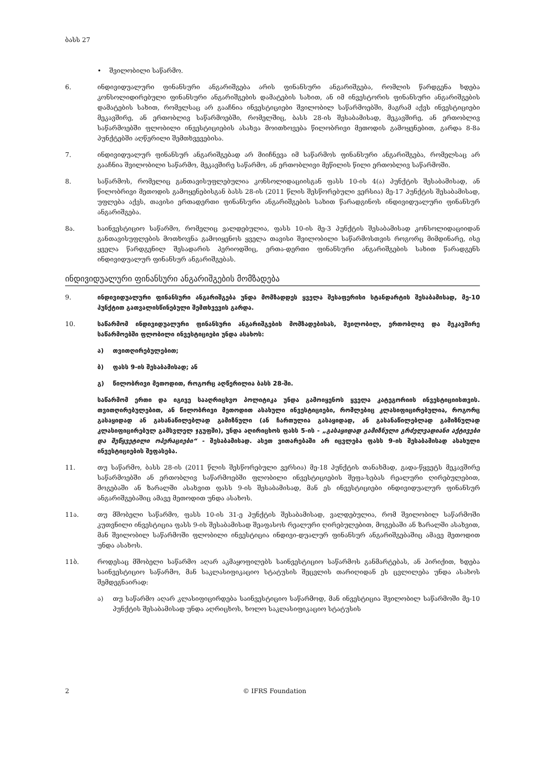ბასს 27
• შვილობილი საწარმო.
6. ინდივიდუალური ფინანსური ანგარიშგება არის ფინანსური ანგარიშგება, რომლის წარდგენა ხდება კონსოლიდირებული ფინანსური ანგარიშგების დამატების სახით, ან იმ ინვესტორის ფინანსური ანგარიშგების დამატების სახით, რომელსაც არ გააჩნია ინვესტიციები შვილობილ საწარმოებში, მაგრამ აქვს ინვესტიციები მეკავშირე, ან ერთობლივ საწარმოებში, რომელშიც, ბასს 28-ის შესაბამისად, მეკავშირე, ან ერთობლივ საწარმოებში ფლობილი ინვესტიციების ასახვა მოითხოვება წილობრივი მეთოდის გამოყენებით, გარდა 8-8ა პუნქტებში აღწერილი შემთხვევებისა.
7. ინდივიდუალურ ფინანსურ ანგარიშგებად არ მიიჩნევა იმ საწარმოს ფინანსური ანგარიშგება, რომელსაც არ გააჩნია შვილობილი საწარმო, მეკავშირე საწარმო, ან ერთობლივი მეწილის წილი ერთობლივ საწარმოში.
8. საწარმოს, რომელიც განთავისუფლებულია კონსოლიდაციისგან ფასს 10-ის 4(ა) პუნქტის შესაბამისად, ან წილობრივი მეთოდის გამოყენებისგან ბასს 28-ის (2011 წლის შესწორებული ვერსია) მე-17 პუნქტის შესაბამისად, უფლება აქვს, თავისი ერთადერთი ფინანსური ანგარიშგების სახით წარადგინოს ინდივიდუალური ფინანსურ ანგარიშგება.
8ა. საინვესტიციო საწარმო, რომელიც ვალდებულია, ფასს 10-ის მე-3 პუნქტის შესაბამისად კონსოლიდაციიდან განთავისუფლების მოთხოვნა გამოიყენოს ყველა თავისი შვილობილი საწარმოსთვის როგორც მიმდინარე, ისე ყველა წარდგენილ შესადარის პერიოდშიც, ერთა-დერთი ფინანსური ანგარიშგების სახით წარადგენს ინდივიდუალურ ფინანსურ ანგარიშგებას.
ინდივიდუალური ფინანსური ანგარიშგების მომზადება
9. ინდივიდუალური ფინანსური ანგარიშგება უნდა მომზადდეს ყველა შესაფერისი სტანდარტის შესაბამისად, მე-10 პუნქტით გათვალისწინებული შემთხვევის გარდა.
10. საწარმომ ინდივიდუალური ფინანსური ანგარიშგების მომზადებისას, შვილობილ, ერთობლივ და მეკავშირე საწარმოებში ფლობილი ინვესტიციები უნდა ასახოს:
ა) თვითღირებულებით;
ბ) ფასს 9-ის შესაბამისად; ან
გ) წილობრივი მეთოდით, როგორც აღწერილია ბასს 28-ში.
საწარმომ ერთი და იგივე სააღრიცხვო პოლიტიკა უნდა გამოიყენოს ყველა კატეგორიის ინვესტიციისთვის. თვითღირებულებით, ან წილობრივი მეთოდით ასახული ინვესტიციები, რომლებიც კლასიფიცირებულია, როგორც გასაყიდად ან გასანაწილებლად გამიზნული (ან ჩართულია გასაყიდად, ან გასანაწილებლად გამიზნულად კლასიფიცირებულ გამსვლელ ჯგუფში), უნდა აღირიცხოს ფასს 5-ის - „გასაყიდად გამიზნული გრძელვადიანი აქტივები და შეწყვეტილი ოპერაციები“ - შესაბამისად. ასეთ ვითარებაში არ იცვლება ფასს 9-ის შესაბამისად ასახული ინვესტიციების შეფასება.
11. თუ საწარმო, ბასს 28-ის (2011 წლის შესწორებული ვერსია) მე-18 პუნქტის თანახმად, გადა-წყვეტს მეკავშირე საწარმოებში ან ერთობლივ საწარმოებში ფლობილი ინვესტიციების შეფა-სებას რეალური ღირებულებით, მოგებაში ან ზარალში ასახვით ფასს 9-ის შესაბამისად, მან ეს ინვესტიციები ინდივიდუალურ ფინანსურ ანგარიშგებაშიც ამავე მეთოდით უნდა ასახოს.
11ა. თუ მშობელი საწარმო, ფასს 10-ის 31-ე პუნქტის შესაბამისად, ვალდებულია, რომ შვილობილ საწარმოში კუთვნილი ინვესტიცია ფასს 9-ის შესაბამისად შეაფასოს რეალური ღირებულებით, მოგებაში ან ზარალში ასახვით, მან შვილობილ საწარმოში ფლობილი ინვესტიცია ინდივი-დუალურ ფინანსურ ანგარიშგებაშიც ამავე მეთოდით უნდა ასახოს.
11ბ. როდესაც მშობელი საწარმო აღარ აკმაყოფილებს საინვესტიციო საწარმოს განმარტებას, ან პირიქით, ხდება საინვესტიციო საწარმო, მან საკლასიფიკაციო სტატუსის შეცვლის თარიღიდან ეს ცვლილება უნდა ასახოს შემდეგნაირად:
ა) თუ საწარმო აღარ კლასიფიცირდება საინვესტიციო საწარმოდ, მან ინვესტიცია შვილობილ საწარმოში მე-10 პუნქტის შესაბამისად უნდა აღრიცხოს, ხოლო საკლასიფიკაციო სტატუსის
2 © IFRS Foundation